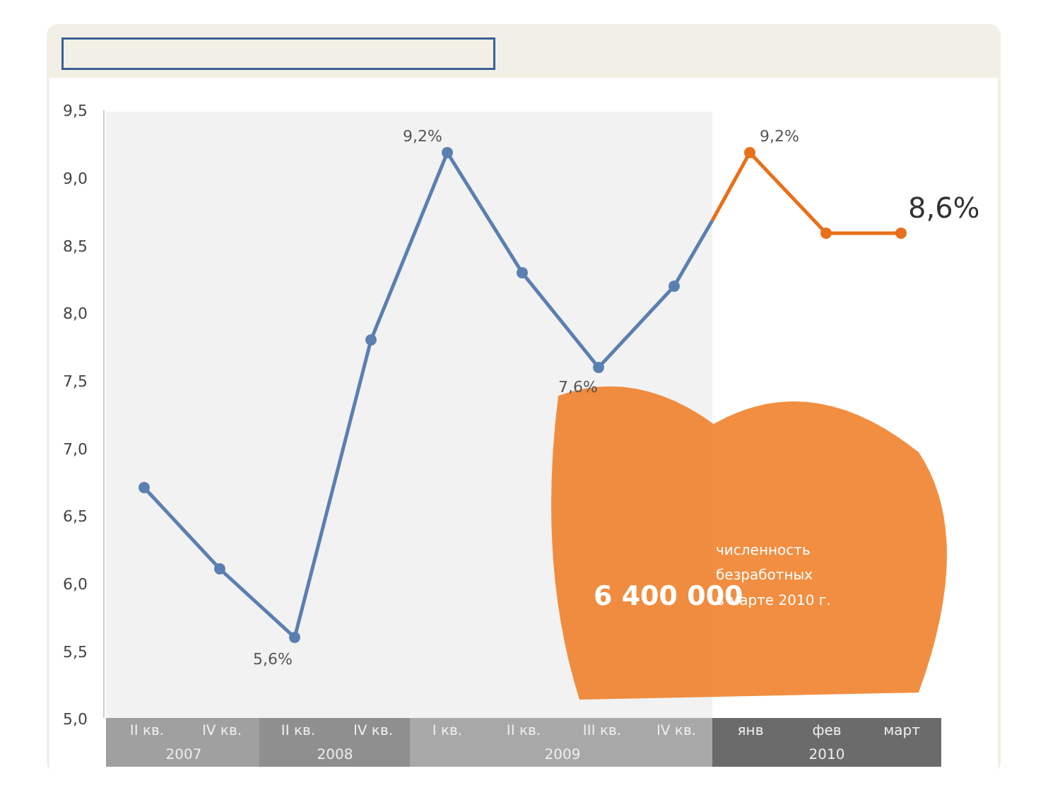9,5
9,0
8,5
8,0
7,5
7,0
6,5
6,0
5,5
5,0
9,2%
9,2%
7,6%
5,6%
8,6%
6 400 000
численность
безработных
в марте 2010 г.
II кв.
IV кв.
II кв.
IV кв.
I кв.
II кв.
III кв.
IV кв.
янв
фев
март
2007
2008
2009
2010